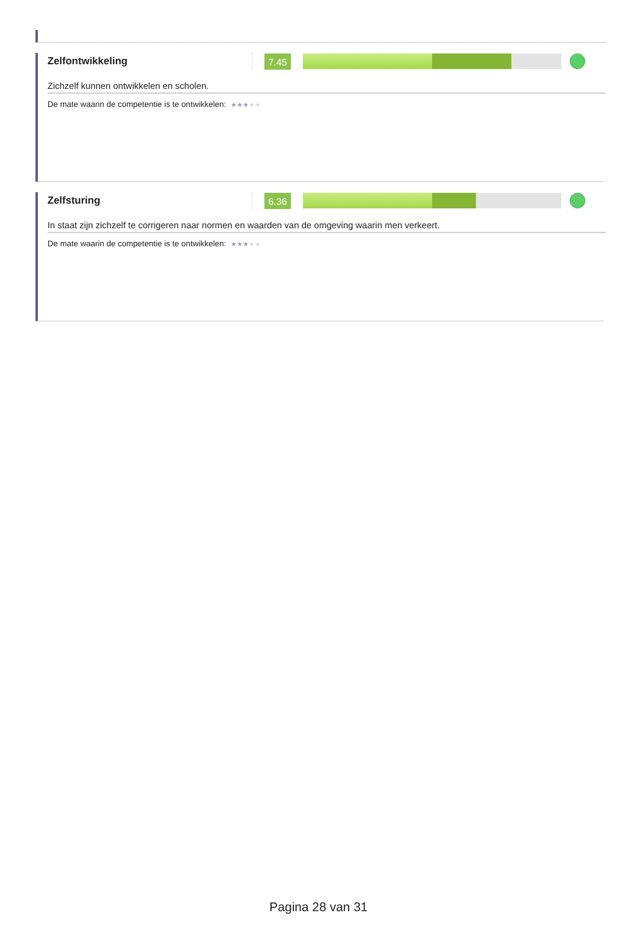Zelfontwikkeling
7.45
Zichzelf kunnen ontwikkelen en scholen.
De mate waarin de competentie is te ontwikkelen: ★★★★★
Zelfsturing
6.36
In staat zijn zichzelf te corrigeren naar normen en waarden van de omgeving waarin men verkeert.
De mate waarin de competentie is te ontwikkelen: ★★★★★
Pagina 28 van 31